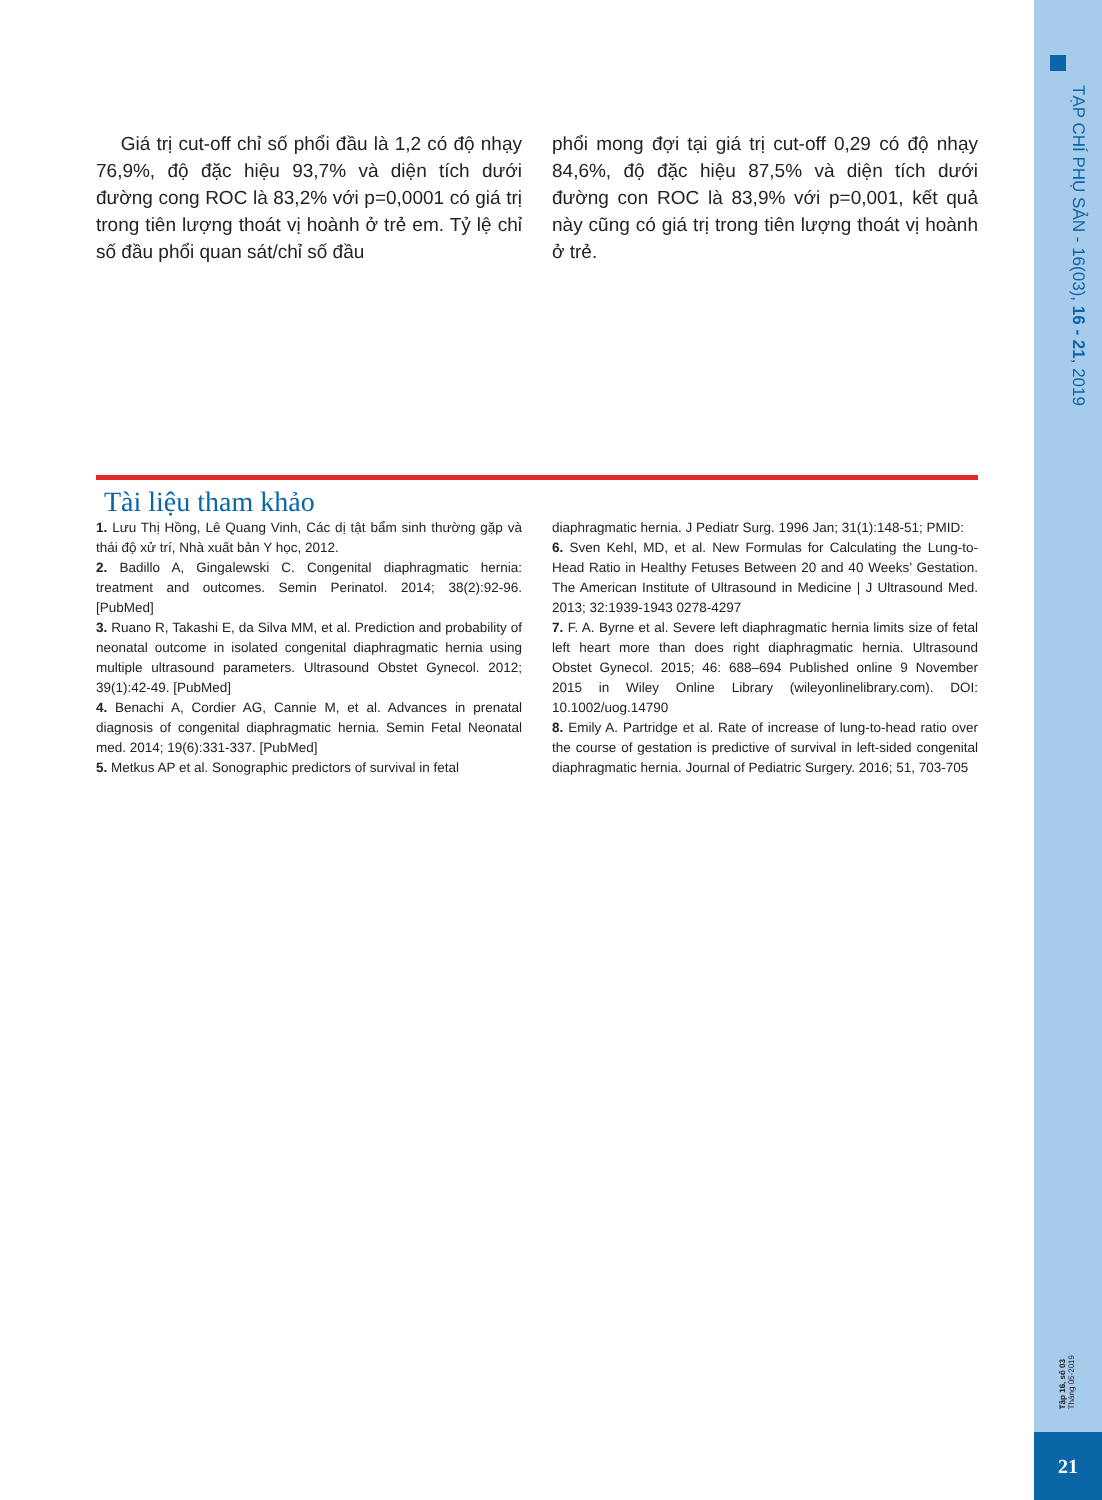TẠP CHÍ PHỤ SẢN - 16(03), 16 - 21, 2019
Tập 16, số 03
Tháng 05-2019
21
Giá trị cut-off chỉ số phổi đầu là 1,2 có độ nhạy 76,9%, độ đặc hiệu 93,7% và diện tích dưới đường cong ROC là 83,2% với p=0,0001 có giá trị trong tiên lượng thoát vị hoành ở trẻ em. Tỷ lệ chỉ số đầu phổi quan sát/chỉ số đầu
phổi mong đợi tại giá trị cut-off 0,29 có độ nhạy 84,6%, độ đặc hiệu 87,5% và diện tích dưới đường con ROC là 83,9% với p=0,001, kết quả này cũng có giá trị trong tiên lượng thoát vị hoành ở trẻ.
Tài liệu tham khảo
1. Lưu Thị Hồng, Lê Quang Vinh, Các dị tật bẩm sinh thường gặp và thái độ xử trí, Nhà xuất bản Y học, 2012.
2. Badillo A, Gingalewski C. Congenital diaphragmatic hernia: treatment and outcomes. Semin Perinatol. 2014; 38(2):92-96. [PubMed]
3. Ruano R, Takashi E, da Silva MM, et al. Prediction and probability of neonatal outcome in isolated congenital diaphragmatic hernia using multiple ultrasound parameters. Ultrasound Obstet Gynecol. 2012; 39(1):42-49. [PubMed]
4. Benachi A, Cordier AG, Cannie M, et al. Advances in prenatal diagnosis of congenital diaphragmatic hernia. Semin Fetal Neonatal med. 2014; 19(6):331-337. [PubMed]
5. Metkus AP et al. Sonographic predictors of survival in fetal
diaphragmatic hernia. J Pediatr Surg. 1996 Jan; 31(1):148-51; PMID:
6. Sven Kehl, MD, et al. New Formulas for Calculating the Lung-to-Head Ratio in Healthy Fetuses Between 20 and 40 Weeks’ Gestation. The American Institute of Ultrasound in Medicine | J Ultrasound Med. 2013; 32:1939-1943 0278-4297
7. F. A. Byrne et al. Severe left diaphragmatic hernia limits size of fetal left heart more than does right diaphragmatic hernia. Ultrasound Obstet Gynecol. 2015; 46: 688–694 Published online 9 November 2015 in Wiley Online Library (wileyonlinelibrary.com). DOI: 10.1002/uog.14790
8. Emily A. Partridge et al. Rate of increase of lung-to-head ratio over the course of gestation is predictive of survival in left-sided congenital diaphragmatic hernia. Journal of Pediatric Surgery. 2016; 51, 703-705